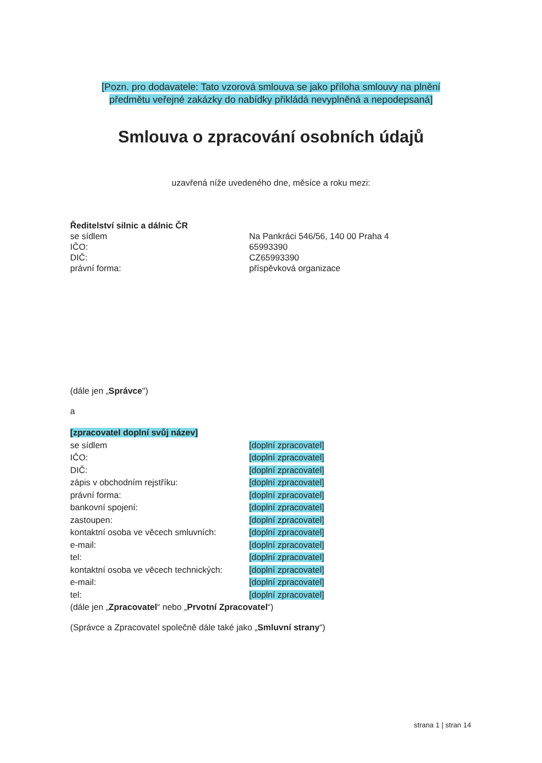[Pozn. pro dodavatele: Tato vzorová smlouva se jako příloha smlouvy na plnění
předmětu veřejné zakázky do nabídky přikládá nevyplněná a nepodepsaná]
Smlouva o zpracování osobních údajů
uzavřená níže uvedeného dne, měsíce a roku mezi:
| Ředitelství silnic a dálnic ČR | |
| se sídlem | Na Pankráci 546/56, 140 00 Praha 4 |
| IČO: | 65993390 |
| DIČ: | CZ65993390 |
| právní forma: | příspěvková organizace |
(dále jen „Správce")
a
| [zpracovatel doplní svůj název] | |
| se sídlem | [doplní zpracovatel] |
| IČO: | [doplní zpracovatel] |
| DIČ: | [doplní zpracovatel] |
| zápis v obchodním rejstříku: | [doplní zpracovatel] |
| právní forma: | [doplní zpracovatel] |
| bankovní spojení: | [doplní zpracovatel] |
| zastoupen: | [doplní zpracovatel] |
| kontaktní osoba ve věcech smluvních: | [doplní zpracovatel] |
| e-mail: | [doplní zpracovatel] |
| tel: | [doplní zpracovatel] |
| kontaktní osoba ve věcech technických: | [doplní zpracovatel] |
| e-mail: | [doplní zpracovatel] |
| tel: | [doplní zpracovatel] |
(dále jen „Zpracovatel“ nebo „Prvotní Zpracovatel“)
(Správce a Zpracovatel společně dále také jako „Smluvní strany“)
strana 1 | stran 14